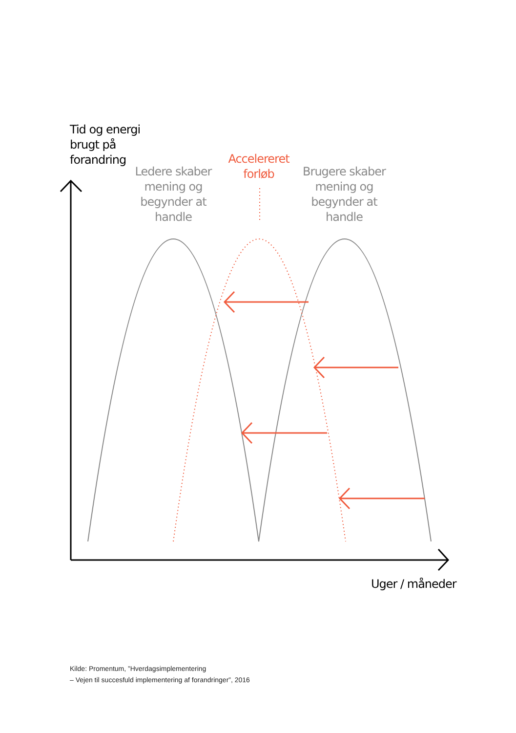Tid og energi
brugt på
forandring
Ledere skaber mening og begynder at handle
Accelereret forløb
Brugere skaber mening og begynder at handle
Uger / måneder
Kilde: Promentum, ”Hverdagsimplementering
– Vejen til succesfuld implementering af forandringer”, 2016